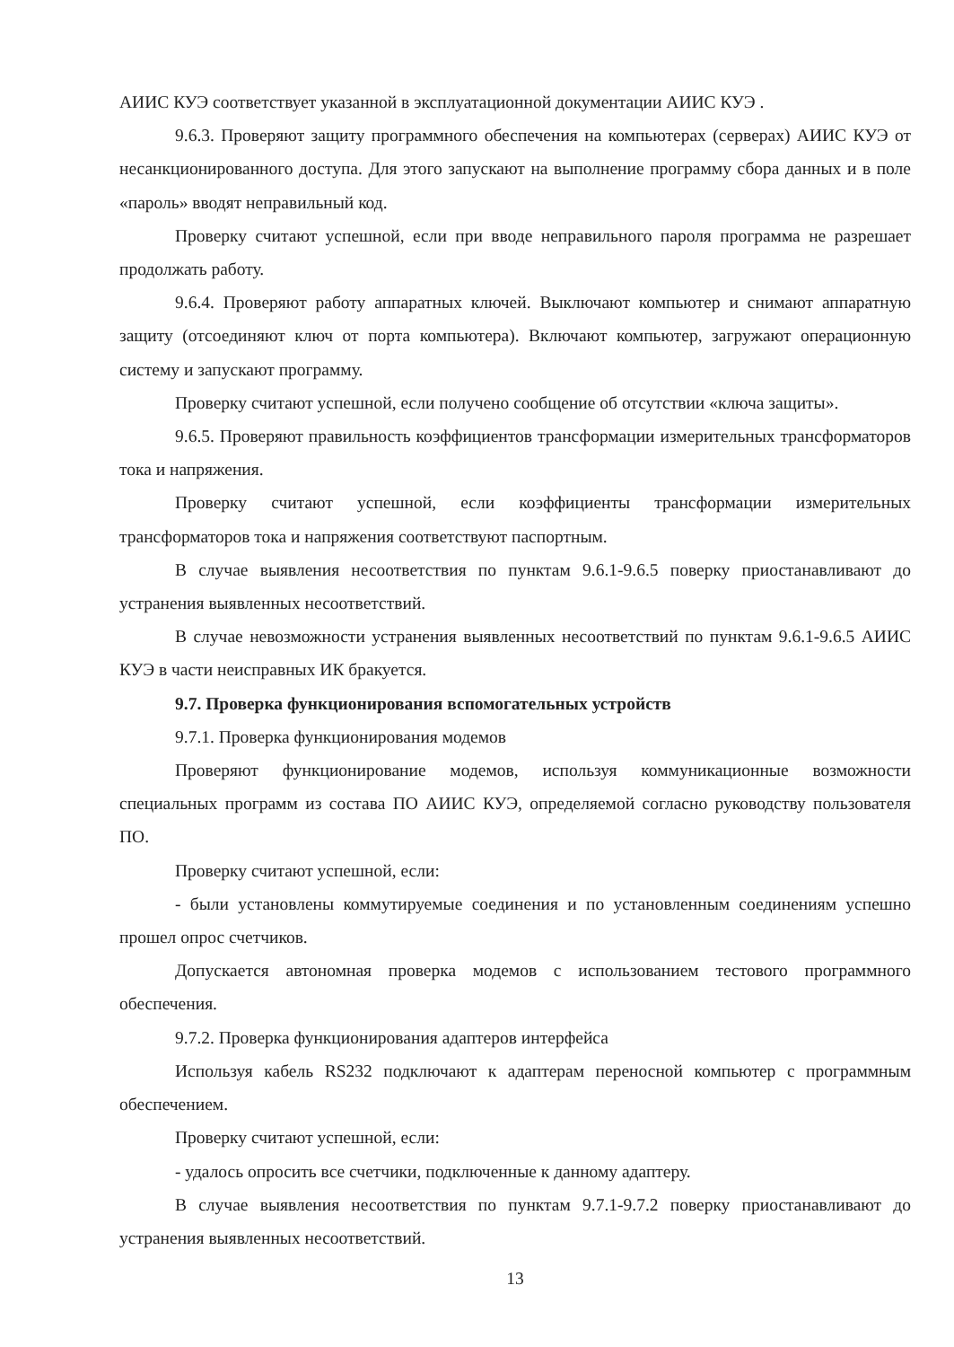АИИС КУЭ соответствует указанной в эксплуатационной документации АИИС КУЭ .
9.6.3. Проверяют защиту программного обеспечения на компьютерах (серверах) АИИС КУЭ от несанкционированного доступа. Для этого запускают на выполнение программу сбора данных и в поле «пароль» вводят неправильный код.
Проверку считают успешной, если при вводе неправильного пароля программа не разрешает продолжать работу.
9.6.4. Проверяют работу аппаратных ключей. Выключают компьютер и снимают аппаратную защиту (отсоединяют ключ от порта компьютера). Включают компьютер, загружают операционную систему и запускают программу.
Проверку считают успешной, если получено сообщение об отсутствии «ключа защиты».
9.6.5. Проверяют правильность коэффициентов трансформации измерительных трансформаторов тока и напряжения.
Проверку считают успешной, если коэффициенты трансформации измерительных трансформаторов тока и напряжения соответствуют паспортным.
В случае выявления несоответствия по пунктам 9.6.1-9.6.5 поверку приостанавливают до устранения выявленных несоответствий.
В случае невозможности устранения выявленных несоответствий по пунктам 9.6.1-9.6.5 АИИС КУЭ в части неисправных ИК бракуется.
9.7. Проверка функционирования вспомогательных устройств
9.7.1. Проверка функционирования модемов
Проверяют функционирование модемов, используя коммуникационные возможности специальных программ из состава ПО АИИС КУЭ, определяемой согласно руководству пользователя ПО.
Проверку считают успешной, если:
- были установлены коммутируемые соединения и по установленным соединениям успешно прошел опрос счетчиков.
Допускается автономная проверка модемов с использованием тестового программного обеспечения.
9.7.2. Проверка функционирования адаптеров интерфейса
Используя кабель RS232 подключают к адаптерам переносной компьютер с программным обеспечением.
Проверку считают успешной, если:
- удалось опросить все счетчики, подключенные к данному адаптеру.
В случае выявления несоответствия по пунктам 9.7.1-9.7.2 поверку приостанавливают до устранения выявленных несоответствий.
13